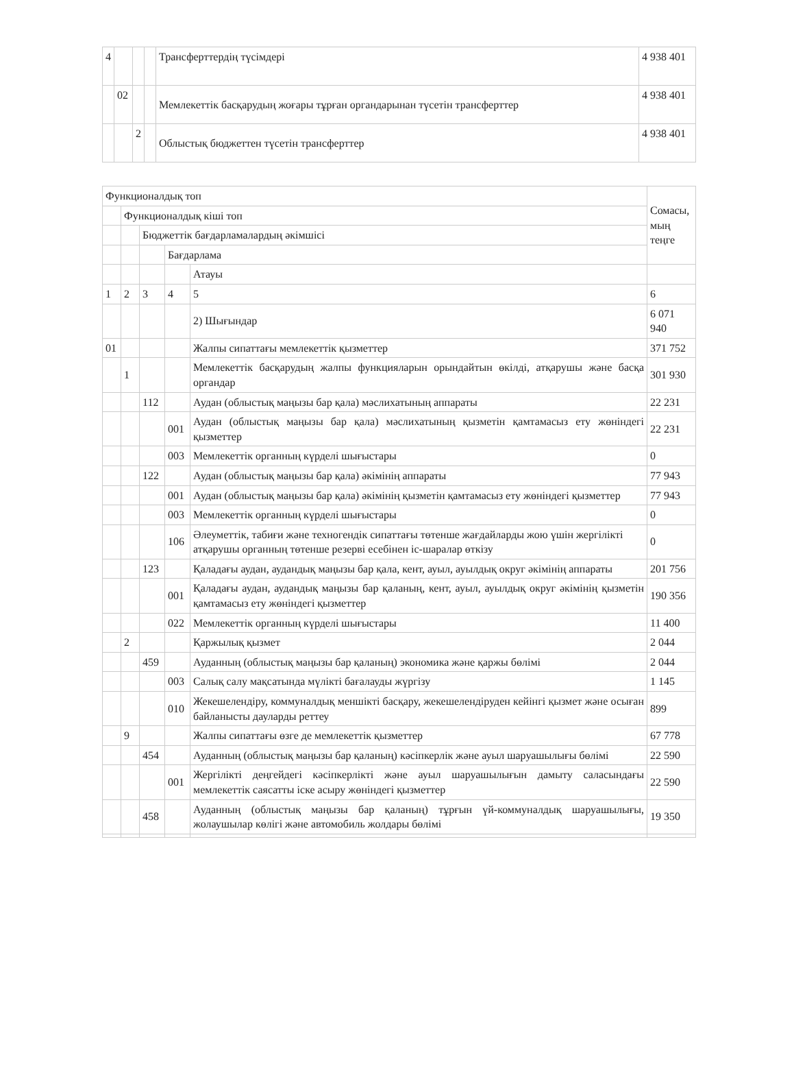| 4 | | | | Трансферттердің түсімдері | 4 938 401 |
| | 02 | | | Мемлекеттік басқарудың жоғары тұрған органдарынан түсетін трансферттер | 4 938 401 |
| | | 2 | | Облыстық бюджеттен түсетін трансферттер | 4 938 401 |
| Функционалдық топ | | | | | Сомасы, мың теңге |
| | Функционалдық кіші топ | | | | |
| | | Бюджеттік бағдарламалардың әкімшісі | | | |
| | | | Бағдарлама | | |
| | | | | Атауы | |
| 1 | 2 | 3 | 4 | 5 | 6 |
| | | | | 2) Шығындар | 6 071 940 |
| 01 | | | | Жалпы сипаттағы мемлекеттік қызметтер | 371 752 |
| | 1 | | | Мемлекеттік басқарудың жалпы функцияларын орындайтын өкілді, атқарушы және басқа органдар | 301 930 |
| | | 112 | | Аудан (облыстық маңызы бар қала) мәслихатының аппараты | 22 231 |
| | | | 001 | Аудан (облыстық маңызы бар қала) мәслихатының қызметін қамтамасыз ету жөніндегі қызметтер | 22 231 |
| | | | 003 | Мемлекеттік органның күрделі шығыстары | 0 |
| | | 122 | | Аудан (облыстық маңызы бар қала) әкімінің аппараты | 77 943 |
| | | | 001 | Аудан (облыстық маңызы бар қала) әкімінің қызметін қамтамасыз ету жөніндегі қызметтер | 77 943 |
| | | | 003 | Мемлекеттік органның күрделі шығыстары | 0 |
| | | | 106 | Әлеуметтік, табиғи және техногендік сипаттағы төтенше жағдайларды жою үшін жергілікті атқарушы органның төтенше резерві есебінен іс-шаралар өткізу | 0 |
| | | 123 | | Қаладағы аудан, аудандық маңызы бар қала, кент, ауыл, ауылдық округ әкімінің аппараты | 201 756 |
| | | | 001 | Қаладағы аудан, аудандық маңызы бар қаланың, кент, ауыл, ауылдық округ әкімінің қызметін қамтамасыз ету жөніндегі қызметтер | 190 356 |
| | | | 022 | Мемлекеттік органның күрделі шығыстары | 11 400 |
| | 2 | | | Қаржылық қызмет | 2 044 |
| | | 459 | | Ауданның (облыстық маңызы бар қаланың) экономика және қаржы бөлімі | 2 044 |
| | | | 003 | Салық салу мақсатында мүлікті бағалауды жүргізу | 1 145 |
| | | | 010 | Жекешелендіру, коммуналдық меншікті басқару, жекешелендіруден кейінгі қызмет және осыған байланысты дауларды реттеу | 899 |
| | 9 | | | Жалпы сипаттағы өзге де мемлекеттік қызметтер | 67 778 |
| | | 454 | | Ауданның (облыстық маңызы бар қаланың) кәсіпкерлік және ауыл шаруашылығы бөлімі | 22 590 |
| | | | 001 | Жергілікті деңгейдегі кәсіпкерлікті және ауыл шаруашылығын дамыту саласындағы мемлекеттік саясатты іске асыру жөніндегі қызметтер | 22 590 |
| | | 458 | | Ауданның (облыстық маңызы бар қаланың) тұрғын үй-коммуналдық шаруашылығы, жолаушылар көлігі және автомобиль жолдары бөлімі | 19 350 |